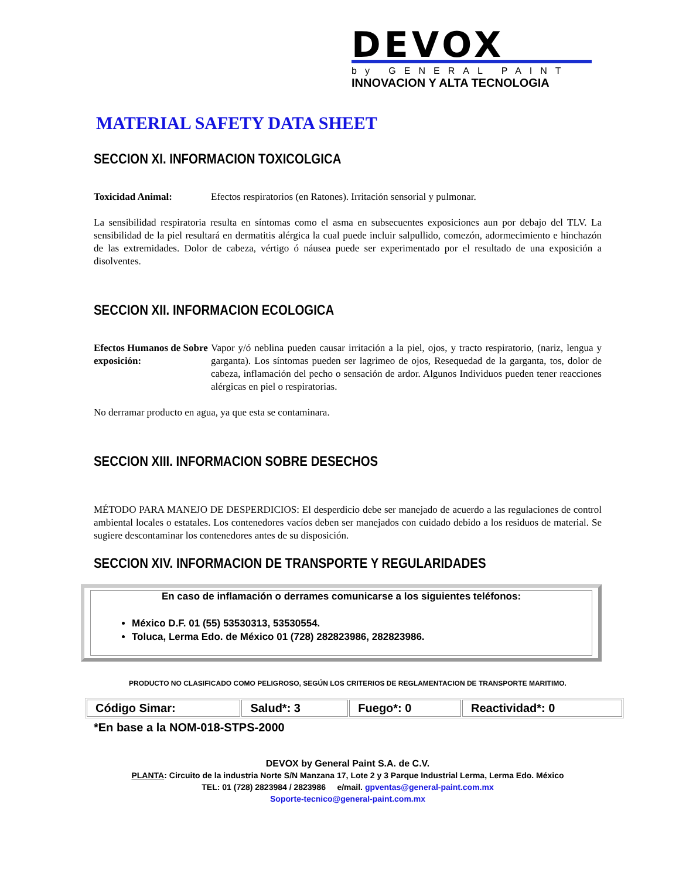DEVOX
by GENERAL PAINT
INNOVACION Y ALTA TECNOLOGIA
MATERIAL SAFETY DATA SHEET
SECCION XI. INFORMACION TOXICOLGICA
Toxicidad Animal: Efectos respiratorios (en Ratones). Irritación sensorial y pulmonar.
La sensibilidad respiratoria resulta en síntomas como el asma en subsecuentes exposiciones aun por debajo del TLV. La sensibilidad de la piel resultará en dermatitis alérgica la cual puede incluir salpullido, comezón, adormecimiento e hinchazón de las extremidades. Dolor de cabeza, vértigo ó náusea puede ser experimentado por el resultado de una exposición a disolventes.
SECCION XII. INFORMACION ECOLOGICA
Efectos Humanos de Sobre exposición:
Vapor y/ó neblina pueden causar irritación a la piel, ojos, y tracto respiratorio, (nariz, lengua y garganta). Los síntomas pueden ser lagrimeo de ojos, Resequedad de la garganta, tos, dolor de cabeza, inflamación del pecho o sensación de ardor. Algunos Individuos pueden tener reacciones alérgicas en piel o respiratorias.
No derramar producto en agua, ya que esta se contaminara.
SECCION XIII. INFORMACION SOBRE DESECHOS
MÉTODO PARA MANEJO DE DESPERDICIOS: El desperdicio debe ser manejado de acuerdo a las regulaciones de control ambiental locales o estatales. Los contenedores vacíos deben ser manejados con cuidado debido a los residuos de material. Se sugiere descontaminar los contenedores antes de su disposición.
SECCION XIV. INFORMACION DE TRANSPORTE Y REGULARIDADES
En caso de inflamación o derrames comunicarse a los siguientes teléfonos:
México D.F. 01 (55) 53530313, 53530554.
Toluca, Lerma Edo. de México 01 (728) 282823986, 282823986.
PRODUCTO NO CLASIFICADO COMO PELIGROSO, SEGÚN LOS CRITERIOS DE REGLAMENTACION DE TRANSPORTE MARITIMO.
| Código Simar: | Salud*: 3 | Fuego*: 0 | Reactividad*: 0 |
*En base a la NOM-018-STPS-2000
DEVOX by General Paint S.A. de C.V.
PLANTA: Circuito de la industria Norte S/N Manzana 17, Lote 2 y 3 Parque Industrial Lerma, Lerma Edo. México
TEL: 01 (728) 2823984 / 2823986 e/mail. gpventas@general-paint.com.mx
Soporte-tecnico@general-paint.com.mx